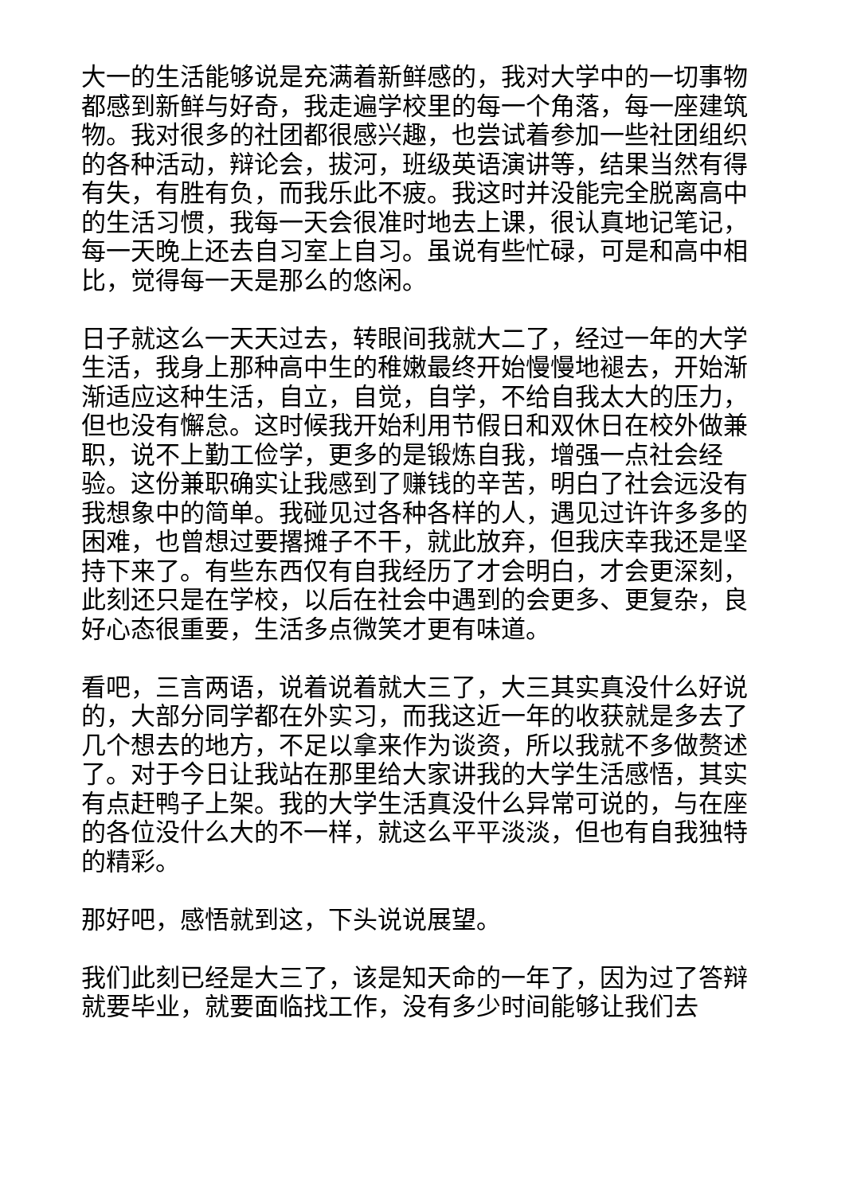大一的生活能够说是充满着新鲜感的，我对大学中的一切事物都感到新鲜与好奇，我走遍学校里的每一个角落，每一座建筑物。我对很多的社团都很感兴趣，也尝试着参加一些社团组织的各种活动，辩论会，拔河，班级英语演讲等，结果当然有得有失，有胜有负，而我乐此不疲。我这时并没能完全脱离高中的生活习惯，我每一天会很准时地去上课，很认真地记笔记，每一天晚上还去自习室上自习。虽说有些忙碌，可是和高中相比，觉得每一天是那么的悠闲。
日子就这么一天天过去，转眼间我就大二了，经过一年的大学生活，我身上那种高中生的稚嫩最终开始慢慢地褪去，开始渐渐适应这种生活，自立，自觉，自学，不给自我太大的压力，但也没有懈怠。这时候我开始利用节假日和双休日在校外做兼职，说不上勤工俭学，更多的是锻炼自我，增强一点社会经验。这份兼职确实让我感到了赚钱的辛苦，明白了社会远没有我想象中的简单。我碰见过各种各样的人，遇见过许许多多的困难，也曾想过要撂摊子不干，就此放弃，但我庆幸我还是坚持下来了。有些东西仅有自我经历了才会明白，才会更深刻，此刻还只是在学校，以后在社会中遇到的会更多、更复杂，良好心态很重要，生活多点微笑才更有味道。
看吧，三言两语，说着说着就大三了，大三其实真没什么好说的，大部分同学都在外实习，而我这近一年的收获就是多去了几个想去的地方，不足以拿来作为谈资，所以我就不多做赘述了。对于今日让我站在那里给大家讲我的大学生活感悟，其实有点赶鸭子上架。我的大学生活真没什么异常可说的，与在座的各位没什么大的不一样，就这么平平淡淡，但也有自我独特的精彩。
那好吧，感悟就到这，下头说说展望。
我们此刻已经是大三了，该是知天命的一年了，因为过了答辩就要毕业，就要面临找工作，没有多少时间能够让我们去